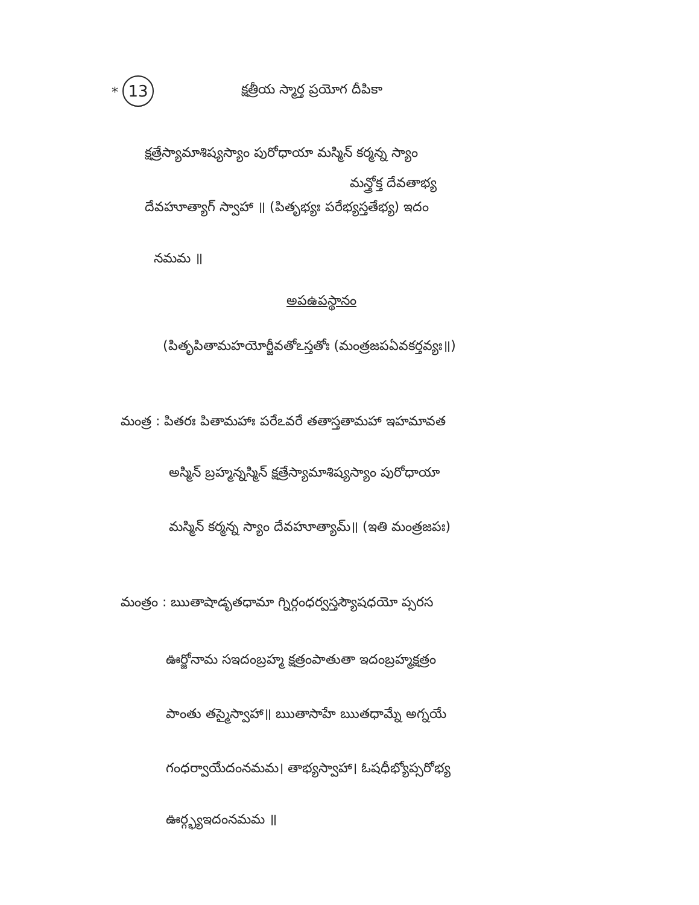* 13 క్షత్రీయ స్మార్త ప్రయోగ దీపికా
క్షత్రేస్యామాశిష్యస్యాం పురోధాయా మస్మిన్ కర్మన్న స్యాం
మన్త్రోక్త దేవతాభ్య
దేవహూత్యాగ్ స్వాహా ॥ (పితృభ్యః పరేభ్యస్తతేభ్య) ఇదం
నమమ ॥
అపఉపస్థానం
(పితృపితామహయోర్జీవతోఽస్తతోః (మంత్రజపఏవకర్తవ్యః॥)
మంత్ర : పితరః పితామహాః పరేఽవరే తతాస్తతామహా ఇహమావత
అస్మిన్ బ్రహ్మన్నస్మిన్ క్షత్రేస్యామాశిష్యస్యాం పురోధాయా
మస్మిన్ కర్మన్న స్యాం దేవహూత్యామ్॥ (ఇతి మంత్రజపః)
మంత్రం : ఋతాషాడృతధామా గ్నిర్గంధర్వస్తస్యౌషధయో ప్సరస
ఊర్జోనామ సఇదంబ్రహ్మ క్షత్రంపాతుతా ఇదంబ్రహ్మక్షత్రం
పాంతు తస్మైస్వాహా॥ ఋతాసాహే ఋతధామ్నే అగ్నయే
గంధర్వాయేదంనమమ। తాభ్యస్వాహా। ఓషధీభ్యోప్సరోభ్య
ఊర్గ్భ్యఇదంనమమ ॥